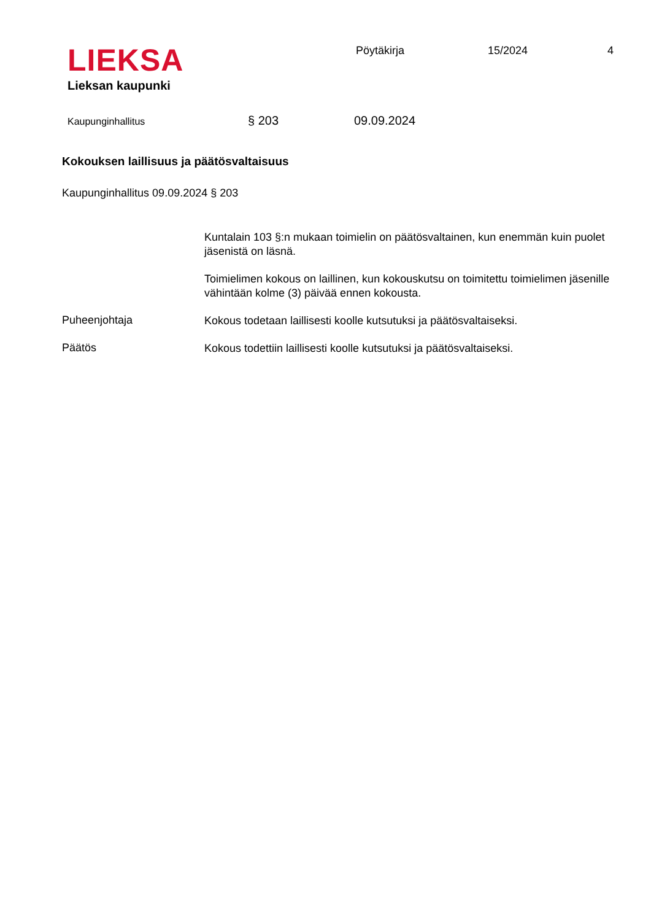LIEKSA
Lieksan kaupunki
Pöytäkirja 15/2024 4
Kaupunginhallitus § 203 09.09.2024
Kokouksen laillisuus ja päätösvaltaisuus
Kaupunginhallitus 09.09.2024 § 203
Kuntalain 103 §:n mukaan toimielin on päätösvaltainen, kun enemmän kuin puolet jäsenistä on läsnä.
Toimielimen kokous on laillinen, kun kokouskutsu on toimitettu toimielimen jäsenille vähintään kolme (3) päivää ennen kokousta.
Puheenjohtaja
Kokous todetaan laillisesti koolle kutsutuksi ja päätösvaltaiseksi.
Päätös
Kokous todettiin laillisesti koolle kutsutuksi ja päätösvaltaiseksi.